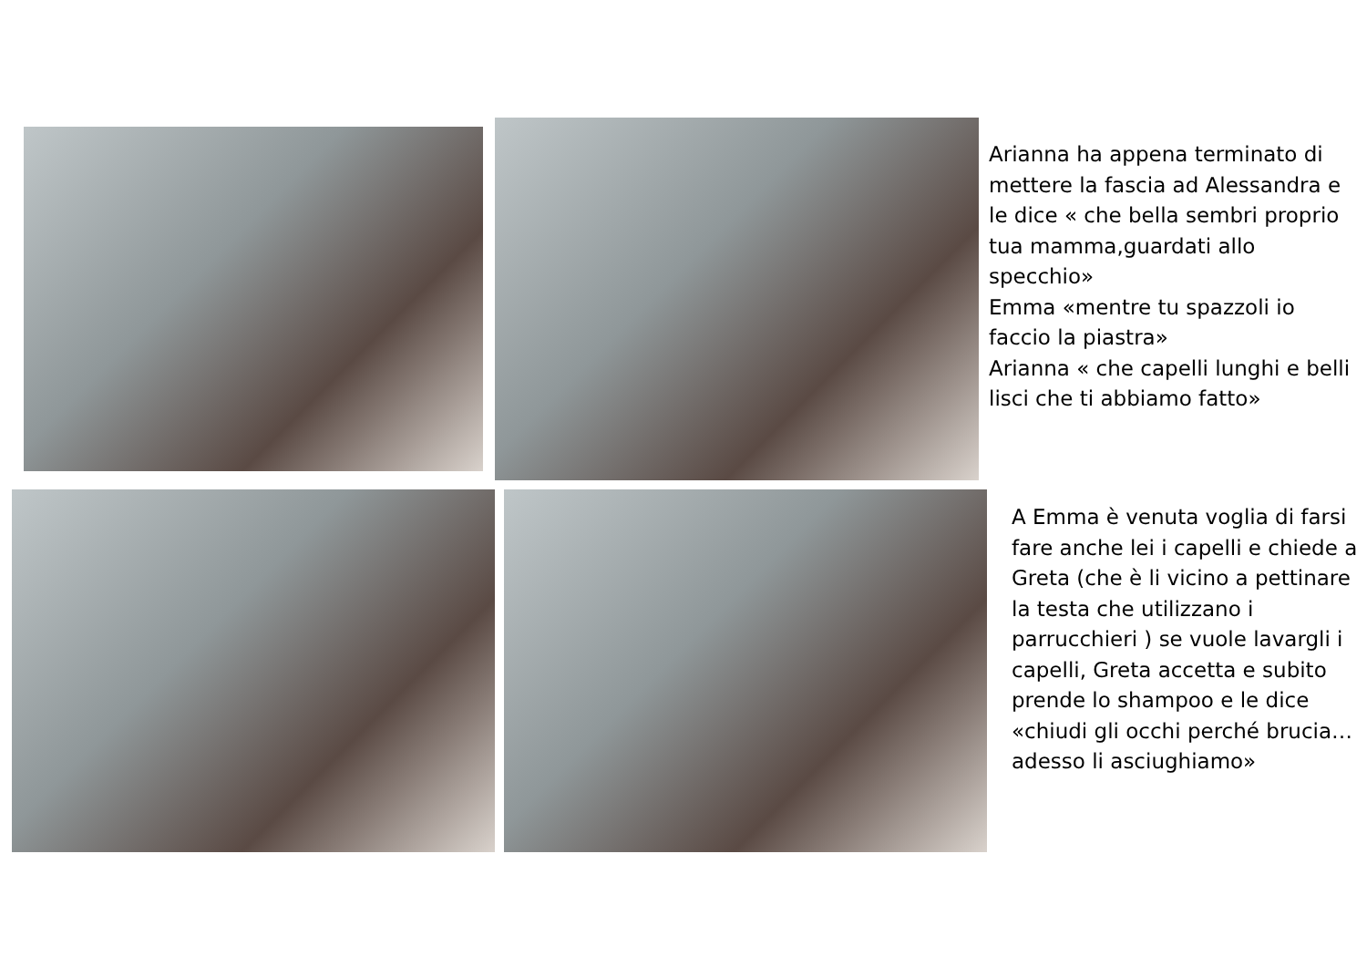Arianna ha appena terminato di mettere la fascia ad Alessandra e le dice « che bella sembri proprio tua mamma,guardati allo specchio»
Emma «mentre tu spazzoli io faccio la piastra»
Arianna « che capelli lunghi e belli lisci che ti abbiamo fatto»
A Emma è venuta voglia di farsi fare anche lei i capelli e chiede a Greta (che è li vicino a pettinare la testa che utilizzano i parrucchieri ) se vuole lavargli i capelli, Greta accetta e subito prende lo shampoo e le dice «chiudi gli occhi perché brucia…adesso li asciughiamo»